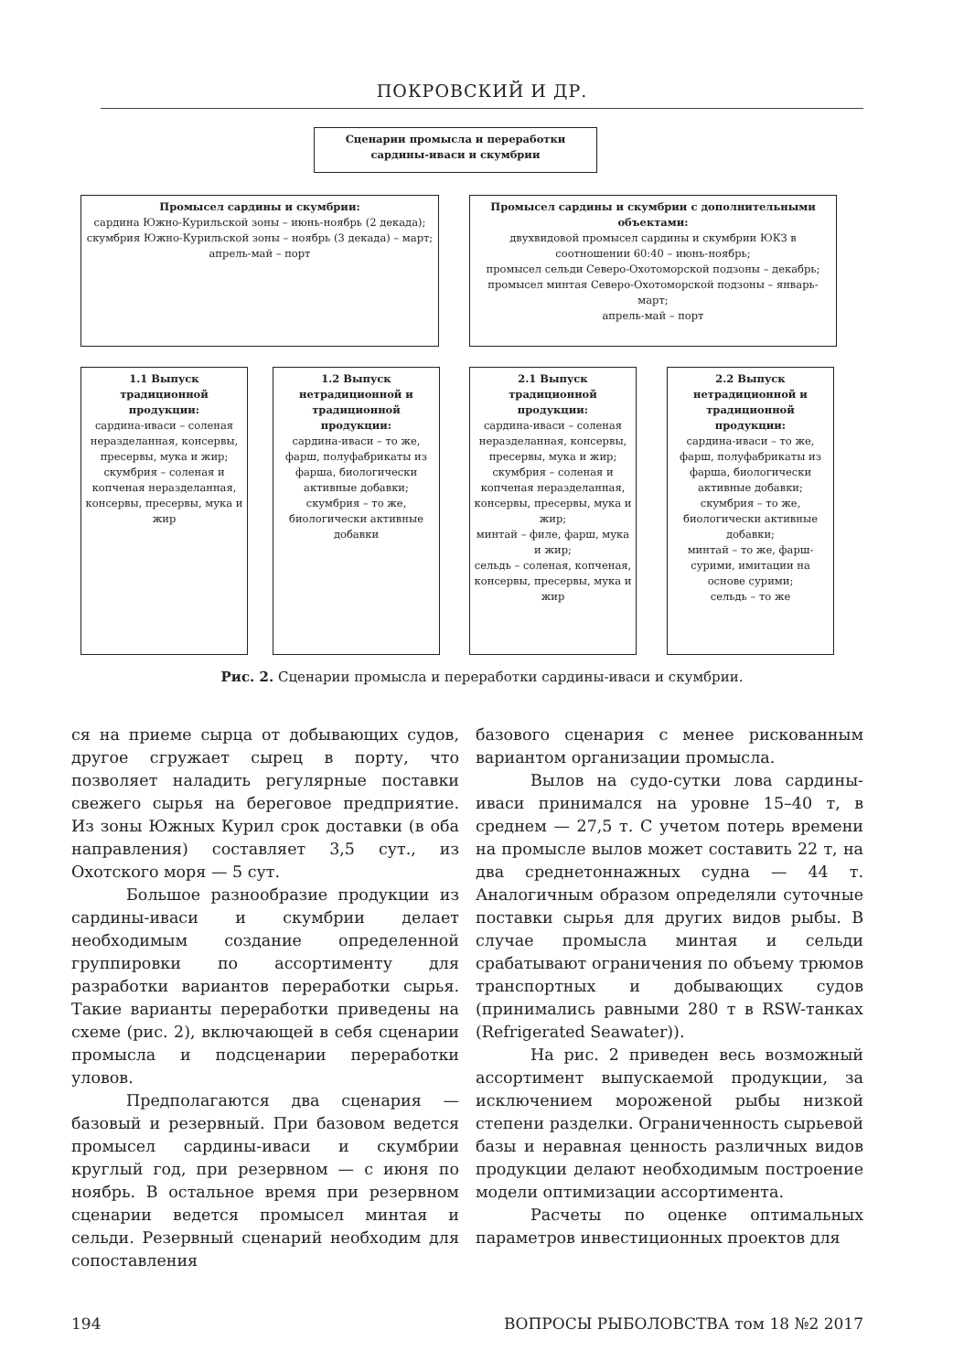ПОКРОВСКИЙ И ДР.
Сценарии промысла и переработки сардины-иваси и скумбрии
Промысел сардины и скумбрии:
сардина Южно-Курильской зоны – июнь-ноябрь (2 декада);
скумбрия Южно-Курильской зоны – ноябрь (3 декада) – март;
апрель-май – порт
Промысел сардины и скумбрии с дополнительными объектами:
двухвидовой промысел сардины и скумбрии ЮКЗ в соотношении 60:40 – июнь-ноябрь;
промысел сельди Северо-Охотоморской подзоны – декабрь;
промысел минтая Северо-Охотоморской подзоны – январь-март;
апрель-май – порт
1.1 Выпуск традиционной продукции:
сардина-иваси – соленая неразделанная, консервы, пресервы, мука и жир;
скумбрия – соленая и копченая неразделанная, консервы, пресервы, мука и жир
1.2 Выпуск нетрадиционной и традиционной продукции:
сардина-иваси – то же, фарш, полуфабрикаты из фарша, биологически активные добавки;
скумбрия – то же, биологически активные добавки
2.1 Выпуск традиционной продукции:
сардина-иваси – соленая неразделанная, консервы, пресервы, мука и жир;
скумбрия – соленая и копченая неразделанная, консервы, пресервы, мука и жир;
минтай – филе, фарш, мука и жир;
сельдь – соленая, копченая, консервы, пресервы, мука и жир
2.2 Выпуск нетрадиционной и традиционной продукции:
сардина-иваси – то же, фарш, полуфабрикаты из фарша, биологически активные добавки;
скумбрия – то же, биологически активные добавки;
минтай – то же, фарш-сурими, имитации на основе сурими;
сельдь – то же
Рис. 2. Сценарии промысла и переработки сардины-иваси и скумбрии.
ся на приеме сырца от добывающих судов, другое сгружает сырец в порту, что позволяет наладить регулярные поставки свежего сырья на береговое предприятие. Из зоны Южных Курил срок доставки (в оба направления) составляет 3,5 сут., из Охотского моря — 5 сут.
Большое разнообразие продукции из сардины-иваси и скумбрии делает необходимым создание определенной группировки по ассортименту для разработки вариантов переработки сырья. Такие варианты переработки приведены на схеме (рис. 2), включающей в себя сценарии промысла и подсценарии переработки уловов.
Предполагаются два сценария — базовый и резервный. При базовом ведется промысел сардины-иваси и скумбрии круглый год, при резервном — с июня по ноябрь. В остальное время при резервном сценарии ведется промысел минтая и сельди. Резервный сценарий необходим для сопоставления
базового сценария с менее рискованным вариантом организации промысла.
Вылов на судо-сутки лова сардины-иваси принимался на уровне 15–40 т, в среднем — 27,5 т. С учетом потерь времени на промысле вылов может составить 22 т, на два среднетоннажных судна — 44 т. Аналогичным образом определяли суточные поставки сырья для других видов рыбы. В случае промысла минтая и сельди срабатывают ограничения по объему трюмов транспортных и добывающих судов (принимались равными 280 т в RSW-танках (Refrigerated Seawater)).
На рис. 2 приведен весь возможный ассортимент выпускаемой продукции, за исключением мороженой рыбы низкой степени разделки. Ограниченность сырьевой базы и неравная ценность различных видов продукции делают необходимым построение модели оптимизации ассортимента.
Расчеты по оценке оптимальных параметров инвестиционных проектов для
194 ВОПРОСЫ РЫБОЛОВСТВА том 18 №2 2017